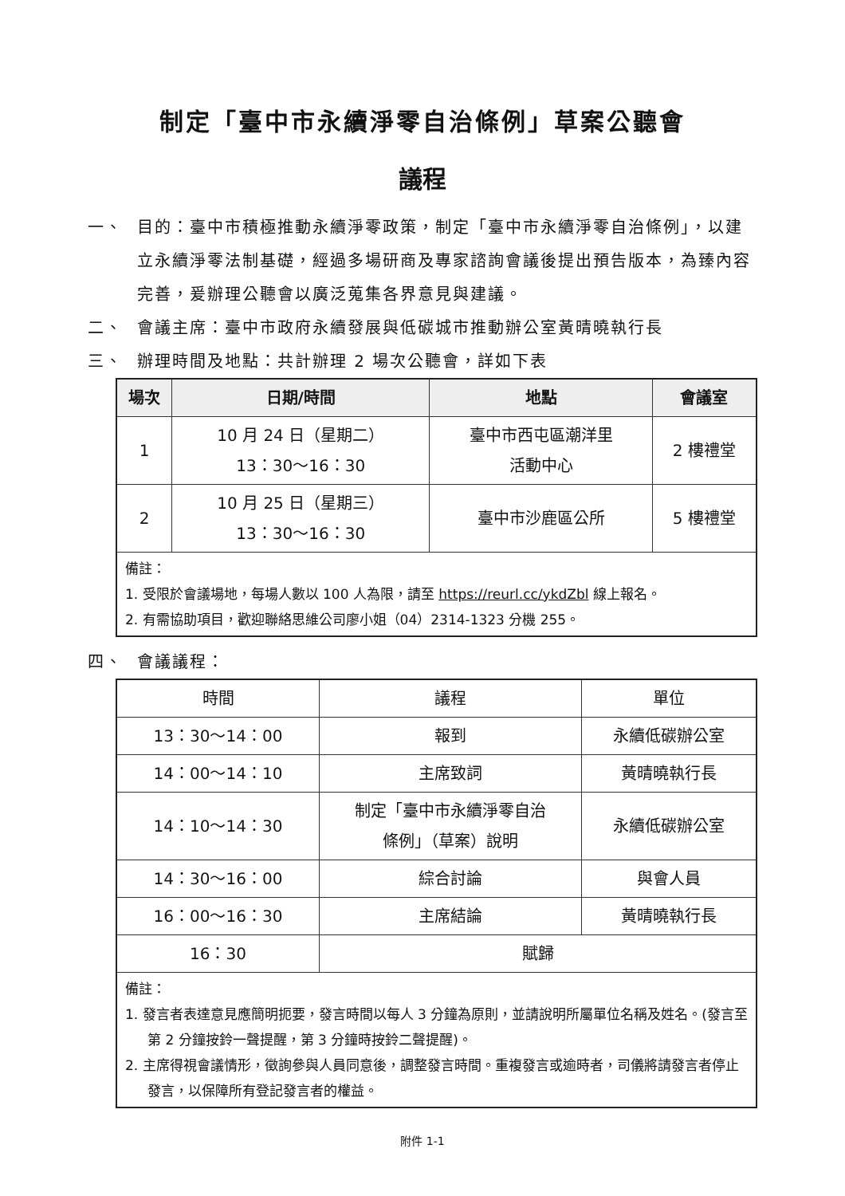制定「臺中市永續淨零自治條例」草案公聽會
議程
一、 目的：臺中市積極推動永續淨零政策，制定「臺中市永續淨零自治條例」，以建立永續淨零法制基礎，經過多場研商及專家諮詢會議後提出預告版本，為臻內容完善，爰辦理公聽會以廣泛蒐集各界意見與建議。
二、 會議主席：臺中市政府永續發展與低碳城市推動辦公室黃晴曉執行長
三、 辦理時間及地點：共計辦理 2 場次公聽會，詳如下表
| 場次 | 日期/時間 | 地點 | 會議室 |
| --- | --- | --- | --- |
| 1 | 10 月 24 日（星期二） 13：30～16：30 | 臺中市西屯區潮洋里 活動中心 | 2 樓禮堂 |
| 2 | 10 月 25 日（星期三） 13：30～16：30 | 臺中市沙鹿區公所 | 5 樓禮堂 |
| 備註： 1. 受限於會議場地，每場人數以 100 人為限，請至 https://reurl.cc/ykdZbl 線上報名。 2. 有需協助項目，歡迎聯絡思維公司廖小姐（04）2314-1323 分機 255。 | | | |
四、 會議議程：
| 時間 | 議程 | 單位 |
| 13：30～14：00 | 報到 | 永續低碳辦公室 |
| 14：00～14：10 | 主席致詞 | 黃晴曉執行長 |
| 14：10～14：30 | 制定「臺中市永續淨零自治 條例」（草案）說明 | 永續低碳辦公室 |
| 14：30～16：00 | 綜合討論 | 與會人員 |
| 16：00～16：30 | 主席結論 | 黃晴曉執行長 |
| 16：30 | 賦歸 | |
| 備註： 1. 發言者表達意見應簡明扼要，發言時間以每人 3 分鐘為原則，並請說明所屬單位名稱及姓名。(發言至第 2 分鐘按鈴一聲提醒，第 3 分鐘時按鈴二聲提醒)。 2. 主席得視會議情形，徵詢參與人員同意後，調整發言時間。重複發言或逾時者，司儀將請發言者停止發言，以保障所有登記發言者的權益。 | | |
附件 1-1